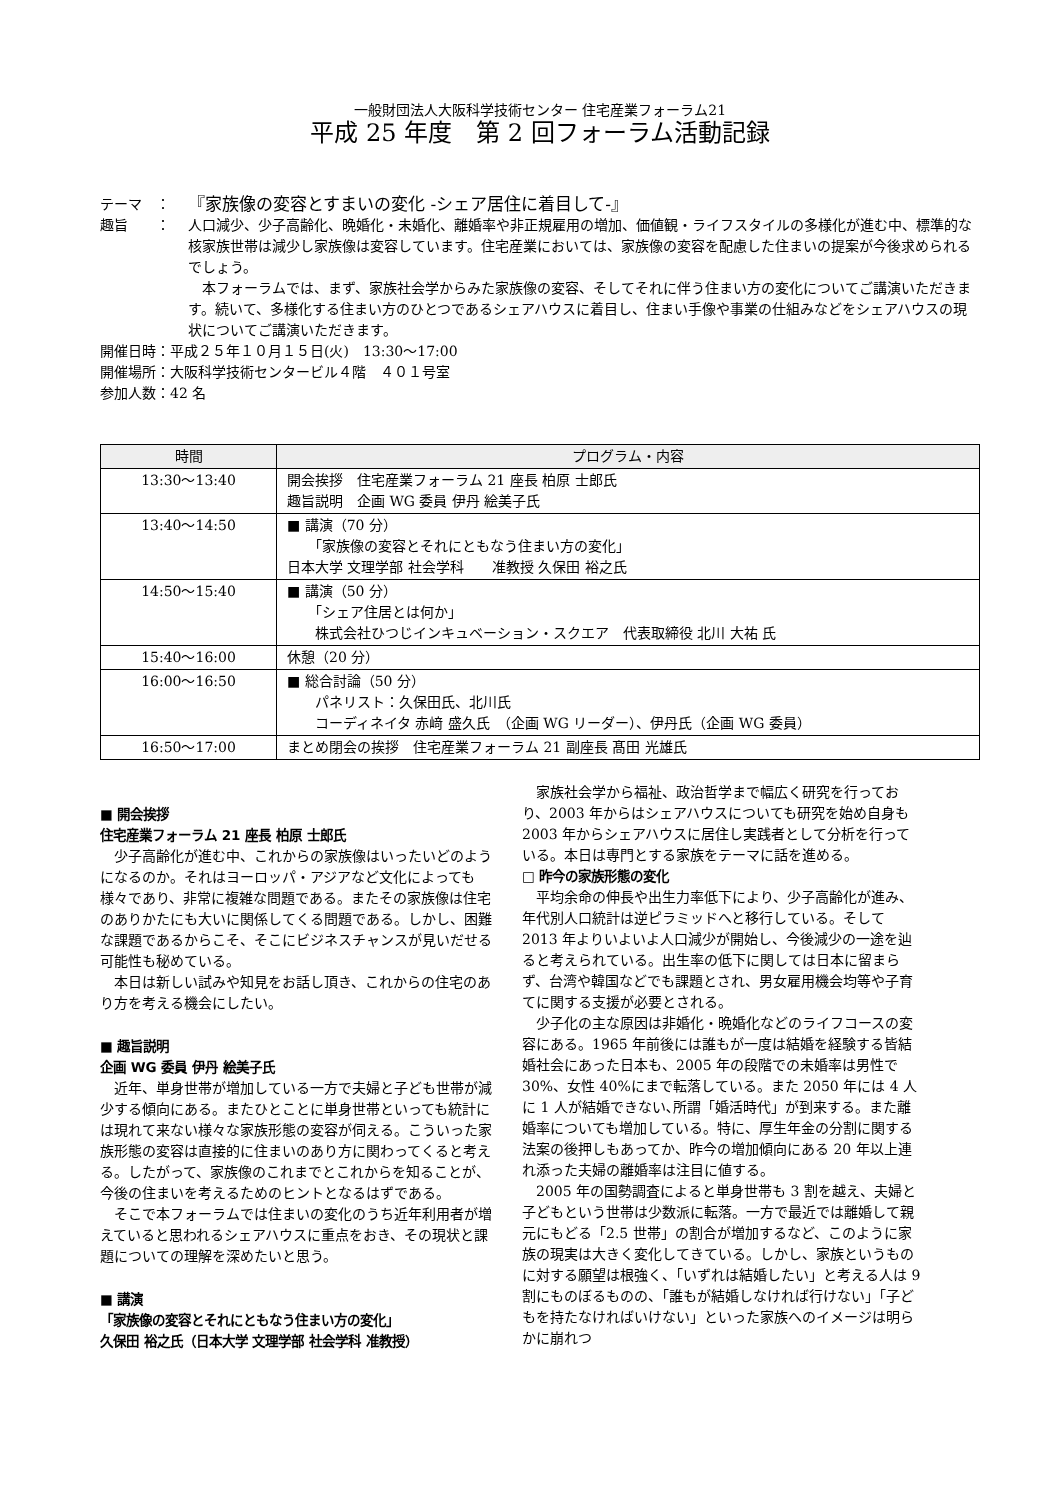一般財団法人大阪科学技術センター 住宅産業フォーラム21
平成 25 年度　第 2 回フォーラム活動記録
テーマ　： 『家族像の変容とすまいの変化 -シェア居住に着目して-』
趣旨　　： 人口減少、少子高齢化、晩婚化・未婚化、離婚率や非正規雇用の増加、価値観・ライフスタイルの多様化が進む中、標準的な核家族世帯は減少し家族像は変容しています。住宅産業においては、家族像の変容を配慮した住まいの提案が今後求められるでしょう。
　本フォーラムでは、まず、家族社会学からみた家族像の変容、そしてそれに伴う住まい方の変化についてご講演いただきます。続いて、多様化する住まい方のひとつであるシェアハウスに着目し、住まい手像や事業の仕組みなどをシェアハウスの現状についてご講演いただきます。
開催日時：平成２５年１０月１５日(火)　13:30～17:00
開催場所：大阪科学技術センタービル４階　４０１号室
参加人数：42 名
| 時間 | プログラム・内容 |
| --- | --- |
| 13:30～13:40 | 開会挨拶 住宅産業フォーラム 21 座長 柏原 士郎氏 趣旨説明 企画 WG 委員 伊丹 絵美子氏 |
| 13:40～14:50 | ■ 講演（70 分） 「家族像の変容とそれにともなう住まい方の変化」 日本大学 文理学部 社会学科 准教授 久保田 裕之氏 |
| 14:50～15:40 | ■ 講演（50 分） 「シェア住居とは何か」 株式会社ひつじインキュベーション・スクエア 代表取締役 北川 大祐 氏 |
| 15:40～16:00 | 休憩（20 分） |
| 16:00～16:50 | ■ 総合討論（50 分） パネリスト：久保田氏、北川氏 コーディネイタ 赤﨑 盛久氏 （企画 WG リーダー）、伊丹氏（企画 WG 委員） |
| 16:50～17:00 | まとめ閉会の挨拶 住宅産業フォーラム 21 副座長 髙田 光雄氏 |
■ 開会挨拶
住宅産業フォーラム 21 座長 柏原 士郎氏
少子高齢化が進む中、これからの家族像はいったいどのようになるのか。それはヨーロッパ・アジアなど文化によっても様々であり、非常に複雑な問題である。またその家族像は住宅のありかたにも大いに関係してくる問題である。しかし、困難な課題であるからこそ、そこにビジネスチャンスが見いだせる可能性も秘めている。
本日は新しい試みや知見をお話し頂き、これからの住宅のあり方を考える機会にしたい。
■ 趣旨説明
企画 WG 委員 伊丹 絵美子氏
近年、単身世帯が増加している一方で夫婦と子ども世帯が減少する傾向にある。またひとことに単身世帯といっても統計には現れて来ない様々な家族形態の変容が伺える。こういった家族形態の変容は直接的に住まいのあり方に関わってくると考える。したがって、家族像のこれまでとこれからを知ることが、今後の住まいを考えるためのヒントとなるはずである。
そこで本フォーラムでは住まいの変化のうち近年利用者が増えていると思われるシェアハウスに重点をおき、その現状と課題についての理解を深めたいと思う。
■ 講演
「家族像の変容とそれにともなう住まい方の変化」
久保田 裕之氏（日本大学 文理学部 社会学科 准教授）
家族社会学から福祉、政治哲学まで幅広く研究を行っており、2003 年からはシェアハウスについても研究を始め自身も 2003 年からシェアハウスに居住し実践者として分析を行っている。本日は専門とする家族をテーマに話を進める。
□ 昨今の家族形態の変化
平均余命の伸長や出生力率低下により、少子高齢化が進み、年代別人口統計は逆ピラミッドへと移行している。そして 2013 年よりいよいよ人口減少が開始し、今後減少の一途を辿ると考えられている。出生率の低下に関しては日本に留まらず、台湾や韓国などでも課題とされ、男女雇用機会均等や子育てに関する支援が必要とされる。
少子化の主な原因は非婚化・晩婚化などのライフコースの変容にある。1965 年前後には誰もが一度は結婚を経験する皆結婚社会にあった日本も、2005 年の段階での未婚率は男性で 30%、女性 40%にまで転落している。また 2050 年には 4 人に 1 人が結婚できない､所謂「婚活時代」が到来する。また離婚率についても増加している。特に、厚生年金の分割に関する法案の後押しもあってか、昨今の増加傾向にある 20 年以上連れ添った夫婦の離婚率は注目に値する。
2005 年の国勢調査によると単身世帯も 3 割を越え、夫婦と子どもという世帯は少数派に転落。一方で最近では離婚して親元にもどる「2.5 世帯」の割合が増加するなど、このように家族の現実は大きく変化してきている。しかし、家族というものに対する願望は根強く、「いずれは結婚したい」と考える人は 9 割にものぼるものの、「誰もが結婚しなければ行けない」「子どもを持たなければいけない」といった家族へのイメージは明らかに崩れつ